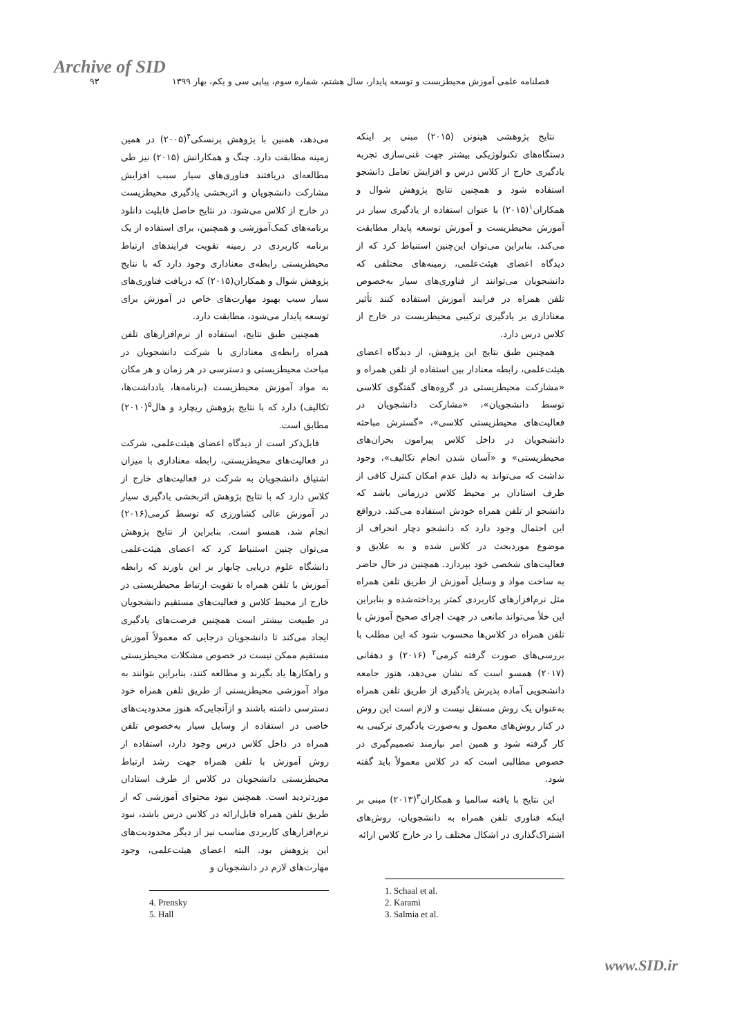Archive of SID
فصلنامه علمی آموزش محیطزیست و توسعه پایدار، سال هشتم، شماره سوم، پیاپی سی و یکم، بهار ۱۳۹۹ ۹۳
نتایج پژوهشی هینونن (۲۰۱۵) مبنی بر اینکه دستگاه‌های تکنولوژیکی بیشتر جهت غنی‌سازی تجربه یادگیری خارج از کلاس درس و افزایش تعامل دانشجو استفاده شود و همچنین نتایج پژوهش شوال و همکاران<sup>۱</sup>(۲۰۱۵) با عنوان استفاده از یادگیری سیار در آموزش محیطزیست و آموزش توسعه پایدار مطابقت می‌کند. بنابراین می‌توان این‌چنین استنباط کرد که از دیدگاه اعضای هیئت‌علمی، زمینه‌های مختلفی که دانشجویان می‌توانند از فناوری‌های سیار به‌خصوص تلفن همراه در فرایند آموزش استفاده کنند تأثیر معناداری بر یادگیری ترکیبی محیطزیست در خارج از کلاس درس دارد.
همچنین طبق نتایج این پژوهش، از دیدگاه اعضای هیئت‌علمی، رابطه معنادار بین استفاده از تلفن همراه و «مشارکت محیطزیستی در گروه‌های گفتگوی کلاسی توسط دانشجویان»، «مشارکت دانشجویان در فعالیت‌های محیطزیستی کلاسی»، «گسترش مباحثه دانشجویان در داخل کلاس پیرامون بحران‌های محیطزیستی» و «آسان شدن انجام تکالیف»، وجود نداشت که می‌تواند به دلیل عدم امکان کنترل کافی از طرف استادان بر محیط کلاس درزمانی باشد که دانشجو از تلفن همراه خودش استفاده می‌کند. درواقع این احتمال وجود دارد که دانشجو دچار انحراف از موضوع موردبحث در کلاس شده و به علایق و فعالیت‌های شخصی خود بپردازد. همچنین در حال حاضر به ساخت مواد و وسایل آموزش از طریق تلفن همراه مثل نرم‌افزارهای کاربردی کمتر پرداخته‌شده و بنابراین این خلأ می‌تواند مانعی در جهت اجرای صحیح آموزش با تلفن همراه در کلاس‌ها محسوب شود که این مطلب با بررسی‌های صورت گرفته کرمی<sup>۲</sup> (۲۰۱۶) و دهقانی (۲۰۱۷) همسو است که نشان می‌دهد، هنوز جامعه دانشجویی آماده پذیرش یادگیری از طریق تلفن همراه به‌عنوان یک روش مستقل نیست و لازم است این روش در کنار روش‌های معمول و به‌صورت یادگیری ترکیبی به کار گرفته شود و همین امر نیازمند تصمیم‌گیری در خصوص مطالبی است که در کلاس معمولاً باید گفته شود.
این نتایج با یافته سالمیا و همکاران<sup>۳</sup>(۲۰۱۳) مبنی بر اینکه فناوری تلفن همراه به دانشجویان، روش‌های اشتراک‌گذاری در اشکال مختلف را در خارج کلاس ارائه
1. Schaal et al.
2. Karami
3. Salmia et al.
می‌دهد، همنین با پژوهش پرنسکی<sup>۴</sup>(۲۰۰۵) در همین زمینه مطابقت دارد. چنگ و همکارانش (۲۰۱۵) نیز طی مطالعه‌ای دریافتند فناوری‌های سیار سبب افزایش مشارکت دانشجویان و اثربخشی یادگیری محیطزیست در خارج از کلاس می‌شود. در نتایج حاصل قابلیت دانلود برنامه‌های کمک‌آموزشی و همچنین، برای استفاده از یک برنامه کاربردی در زمینه تقویت فرایندهای ارتباط محیطزیستی رابطه‌ی معناداری وجود دارد که با نتایج پژوهش شوال و همکاران(۲۰۱۵) که دریافت فناوری‌های سیار سبب بهبود مهارت‌های خاص در آموزش برای توسعه پایدار می‌شود، مطابقت دارد.
همچنین طبق نتایج، استفاده از نرم‌افزارهای تلفن همراه رابطه‌ی معناداری با شرکت دانشجویان در مباحث محیطزیستی و دسترسی در هر زمان و هر مکان به مواد آموزش محیطزیست (برنامه‌ها، یادداشت‌ها، تکالیف) دارد که با نتایج پژوهش ریچارد و هال<sup>۵</sup>(۲۰۱۰) مطابق است.
قابل‌ذکر است از دیدگاه اعضای هیئت‌علمی، شرکت در فعالیت‌های محیطزیستی، رابطه معناداری با میزان اشتیاق دانشجویان به شرکت در فعالیت‌های خارج از کلاس دارد که با نتایج پژوهش اثربخشی یادگیری سیار در آموزش عالی کشاورزی که توسط کرمی(۲۰۱۶) انجام شد، همسو است. بنابراین از نتایج پژوهش می‌توان چنین استنباط کرد که اعضای هیئت‌علمی دانشگاه علوم دریایی چابهار بر این باورند که رابطه آموزش با تلفن همراه با تقویت ارتباط محیطزیستی در خارج از محیط کلاس و فعالیت‌های مستقیم دانشجویان در طبیعت بیشتر است همچنین فرصت‌های یادگیری ایجاد می‌کند تا دانشجویان درجایی که معمولاً آموزش مستقیم ممکن نیست در خصوص مشکلات محیطزیستی و راهکارها یاد بگیرند و مطالعه کنند، بنابراین بتوانند به مواد آموزشی محیطزیستی از طریق تلفن همراه خود دسترسی داشته باشند و ازآنجایی‌که هنوز محدودیت‌های خاصی در استفاده از وسایل سیار به‌خصوص تلفن همراه در داخل کلاس درس وجود دارد، استفاده از روش آموزش با تلفن همراه جهت رشد ارتباط محیطزیستی دانشجویان در کلاس از طرف استادان موردتردید است. همچنین نبود محتوای آموزشی که از طریق تلفن همراه قابل‌ارائه در کلاس درس باشد، نبود نرم‌افزارهای کاربردی مناسب نیز از دیگر محدودیت‌های این پژوهش بود. البته اعضای هیئت‌علمی، وجود مهارت‌های لازم در دانشجویان و
4. Prensky
5. Hall
www.SID.ir